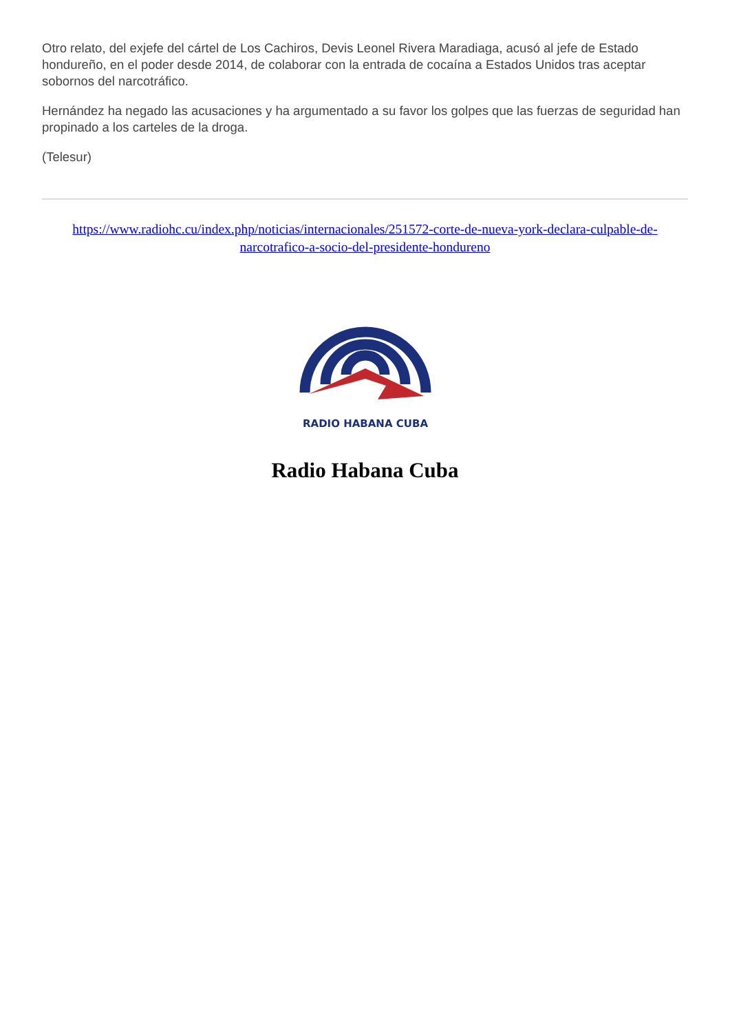Otro relato, del exjefe del cártel de Los Cachiros, Devis Leonel Rivera Maradiaga, acusó al jefe de Estado hondureño, en el poder desde 2014, de colaborar con la entrada de cocaína a Estados Unidos tras aceptar sobornos del narcotráfico.
Hernández ha negado las acusaciones y ha argumentado a su favor los golpes que las fuerzas de seguridad han propinado a los carteles de la droga.
(Telesur)
https://www.radiohc.cu/index.php/noticias/internacionales/251572-corte-de-nueva-york-declara-culpable-de-narcotrafico-a-socio-del-presidente-hondureno
RADIO HABANA CUBA
Radio Habana Cuba